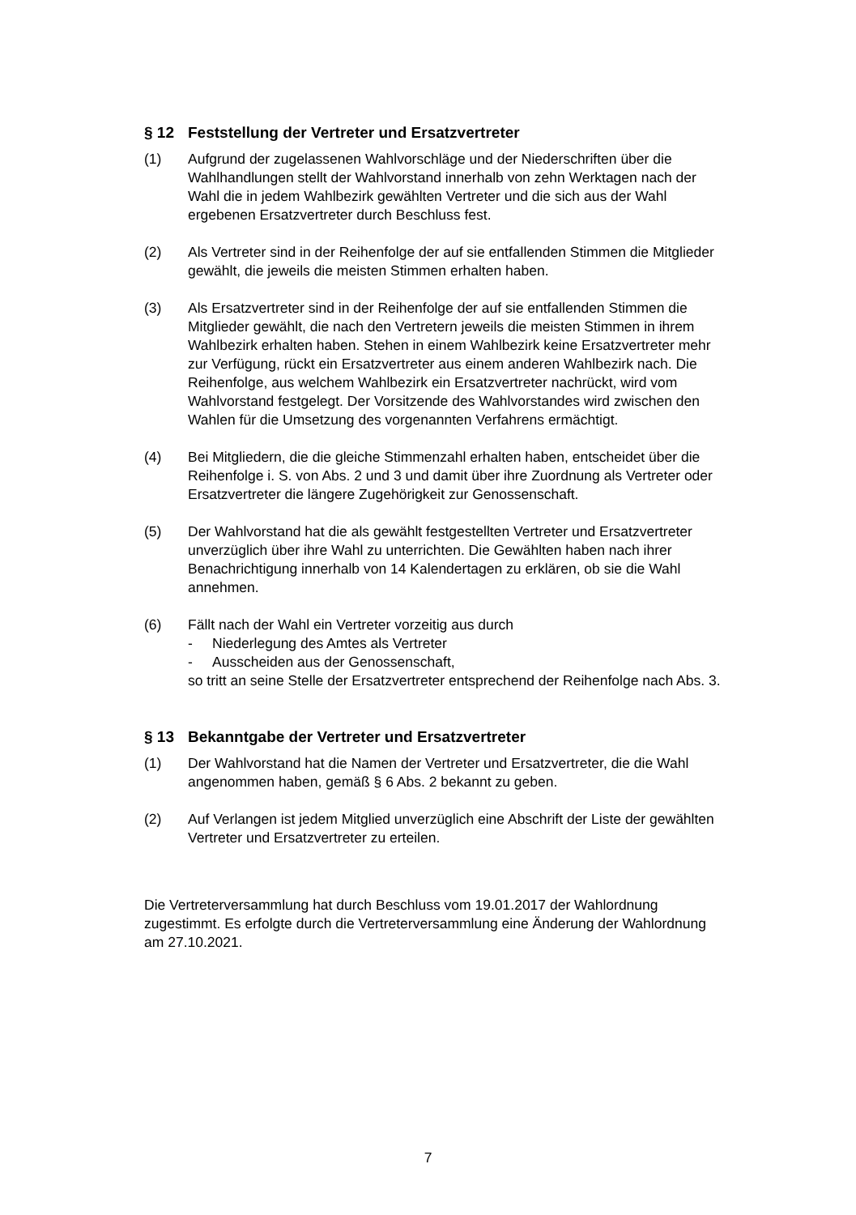§ 12 Feststellung der Vertreter und Ersatzvertreter
(1) Aufgrund der zugelassenen Wahlvorschläge und der Niederschriften über die Wahlhandlungen stellt der Wahlvorstand innerhalb von zehn Werktagen nach der Wahl die in jedem Wahlbezirk gewählten Vertreter und die sich aus der Wahl ergebenen Ersatzvertreter durch Beschluss fest.
(2) Als Vertreter sind in der Reihenfolge der auf sie entfallenden Stimmen die Mitglieder gewählt, die jeweils die meisten Stimmen erhalten haben.
(3) Als Ersatzvertreter sind in der Reihenfolge der auf sie entfallenden Stimmen die Mitglieder gewählt, die nach den Vertretern jeweils die meisten Stimmen in ihrem Wahlbezirk erhalten haben. Stehen in einem Wahlbezirk keine Ersatzvertreter mehr zur Verfügung, rückt ein Ersatzvertreter aus einem anderen Wahlbezirk nach. Die Reihenfolge, aus welchem Wahlbezirk ein Ersatzvertreter nachrückt, wird vom Wahlvorstand festgelegt. Der Vorsitzende des Wahlvorstandes wird zwischen den Wahlen für die Umsetzung des vorgenannten Verfahrens ermächtigt.
(4) Bei Mitgliedern, die die gleiche Stimmenzahl erhalten haben, entscheidet über die Reihenfolge i. S. von Abs. 2 und 3 und damit über ihre Zuordnung als Vertreter oder Ersatzvertreter die längere Zugehörigkeit zur Genossenschaft.
(5) Der Wahlvorstand hat die als gewählt festgestellten Vertreter und Ersatzvertreter unverzüglich über ihre Wahl zu unterrichten. Die Gewählten haben nach ihrer Benachrichtigung innerhalb von 14 Kalendertagen zu erklären, ob sie die Wahl annehmen.
(6) Fällt nach der Wahl ein Vertreter vorzeitig aus durch
- Niederlegung des Amtes als Vertreter
- Ausscheiden aus der Genossenschaft,
so tritt an seine Stelle der Ersatzvertreter entsprechend der Reihenfolge nach Abs. 3.
§ 13 Bekanntgabe der Vertreter und Ersatzvertreter
(1) Der Wahlvorstand hat die Namen der Vertreter und Ersatzvertreter, die die Wahl angenommen haben, gemäß § 6 Abs. 2 bekannt zu geben.
(2) Auf Verlangen ist jedem Mitglied unverzüglich eine Abschrift der Liste der gewählten Vertreter und Ersatzvertreter zu erteilen.
Die Vertreterversammlung hat durch Beschluss vom 19.01.2017 der Wahlordnung zugestimmt. Es erfolgte durch die Vertreterversammlung eine Änderung der Wahlordnung am 27.10.2021.
7